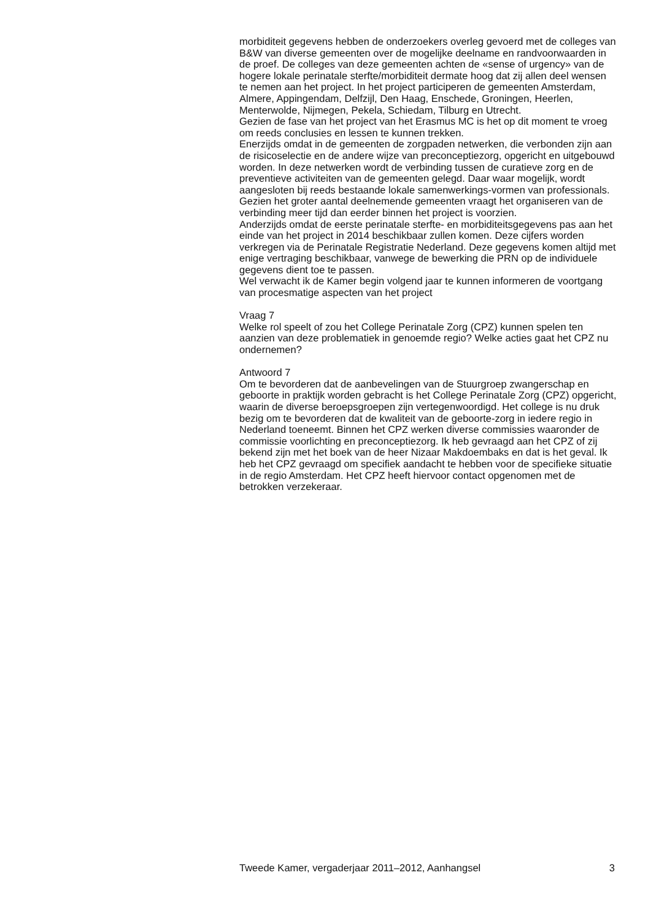morbiditeit gegevens hebben de onderzoekers overleg gevoerd met de colleges van B&W van diverse gemeenten over de mogelijke deelname en randvoorwaarden in de proef. De colleges van deze gemeenten achten de «sense of urgency» van de hogere lokale perinatale sterfte/morbiditeit dermate hoog dat zij allen deel wensen te nemen aan het project. In het project participeren de gemeenten Amsterdam, Almere, Appingendam, Delfzijl, Den Haag, Enschede, Groningen, Heerlen, Menterwolde, Nijmegen, Pekela, Schiedam, Tilburg en Utrecht.
Gezien de fase van het project van het Erasmus MC is het op dit moment te vroeg om reeds conclusies en lessen te kunnen trekken.
Enerzijds omdat in de gemeenten de zorgpaden netwerken, die verbonden zijn aan de risicoselectie en de andere wijze van preconceptiezorg, opgericht en uitgebouwd worden. In deze netwerken wordt de verbinding tussen de curatieve zorg en de preventieve activiteiten van de gemeenten gelegd. Daar waar mogelijk, wordt aangesloten bij reeds bestaande lokale samenwerkings-vormen van professionals. Gezien het groter aantal deelnemende gemeenten vraagt het organiseren van de verbinding meer tijd dan eerder binnen het project is voorzien.
Anderzijds omdat de eerste perinatale sterfte- en morbiditeitsgegevens pas aan het einde van het project in 2014 beschikbaar zullen komen. Deze cijfers worden verkregen via de Perinatale Registratie Nederland. Deze gegevens komen altijd met enige vertraging beschikbaar, vanwege de bewerking die PRN op de individuele gegevens dient toe te passen.
Wel verwacht ik de Kamer begin volgend jaar te kunnen informeren de voortgang van procesmatige aspecten van het project
Vraag 7
Welke rol speelt of zou het College Perinatale Zorg (CPZ) kunnen spelen ten aanzien van deze problematiek in genoemde regio? Welke acties gaat het CPZ nu ondernemen?
Antwoord 7
Om te bevorderen dat de aanbevelingen van de Stuurgroep zwangerschap en geboorte in praktijk worden gebracht is het College Perinatale Zorg (CPZ) opgericht, waarin de diverse beroepsgroepen zijn vertegenwoordigd. Het college is nu druk bezig om te bevorderen dat de kwaliteit van de geboorte-zorg in iedere regio in Nederland toeneemt. Binnen het CPZ werken diverse commissies waaronder de commissie voorlichting en preconceptiezorg. Ik heb gevraagd aan het CPZ of zij bekend zijn met het boek van de heer Nizaar Makdoembaks en dat is het geval. Ik heb het CPZ gevraagd om specifiek aandacht te hebben voor de specifieke situatie in de regio Amsterdam. Het CPZ heeft hiervoor contact opgenomen met de betrokken verzekeraar.
Tweede Kamer, vergaderjaar 2011–2012, Aanhangsel 3